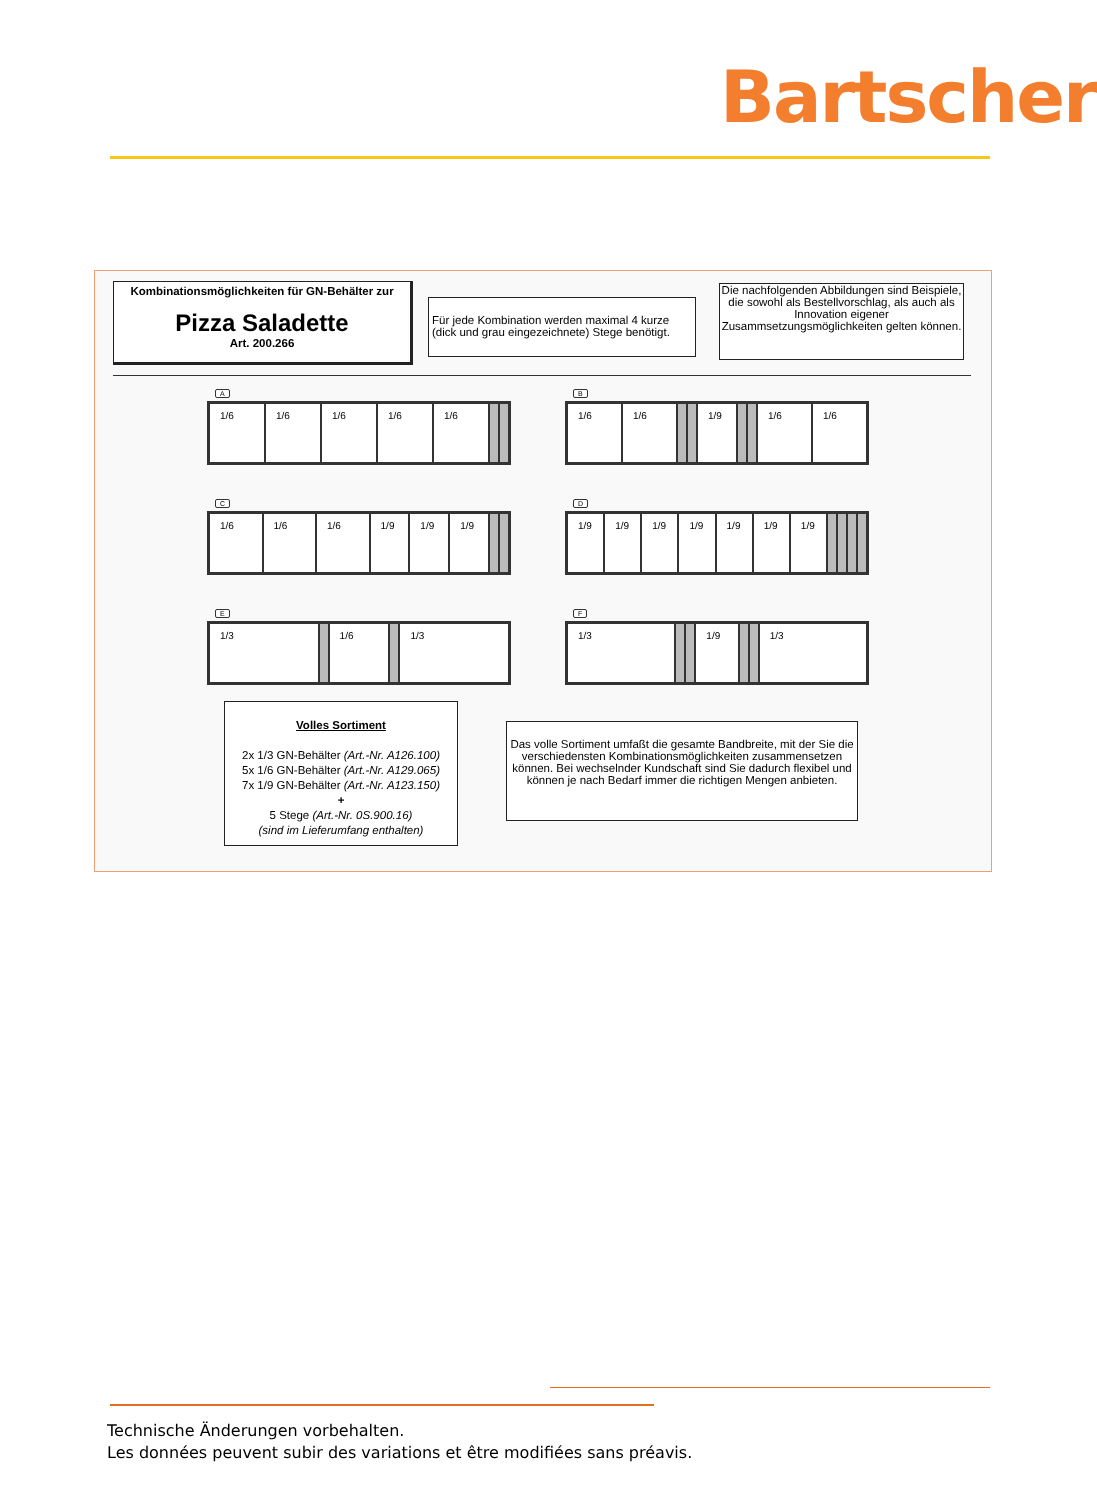Bartscher
Kombinationsmöglichkeiten für GN-Behälter zur
Pizza Saladette
Art. 200.266
Für jede Kombination werden maximal 4 kurze (dick und grau eingezeichnete) Stege benötigt.
Die nachfolgenden Abbildungen sind Beispiele, die sowohl als Bestellvorschlag, als auch als Innovation eigener Zusammsetzungsmöglichkeiten gelten können.
A
1/6 1/6 1/6 1/6 1/6
B
1/6 1/6 1/9 1/6 1/6
C
1/6 1/6 1/6 1/9 1/9 1/9
D
1/9 1/9 1/9 1/9 1/9 1/9 1/9
E
1/3 1/6 1/3
F
1/3 1/9 1/3
Volles Sortiment
2x 1/3 GN-Behälter (Art.-Nr. A126.100)
5x 1/6 GN-Behälter (Art.-Nr. A129.065)
7x 1/9 GN-Behälter (Art.-Nr. A123.150)
+
5 Stege (Art.-Nr. 0S.900.16)
(sind im Lieferumfang enthalten)
Das volle Sortiment umfaßt die gesamte Bandbreite, mit der Sie die verschiedensten Kombinationsmöglichkeiten zusammensetzen können. Bei wechselnder Kundschaft sind Sie dadurch flexibel und können je nach Bedarf immer die richtigen Mengen anbieten.
Technische Änderungen vorbehalten.
Les données peuvent subir des variations et être modifiées sans préavis.